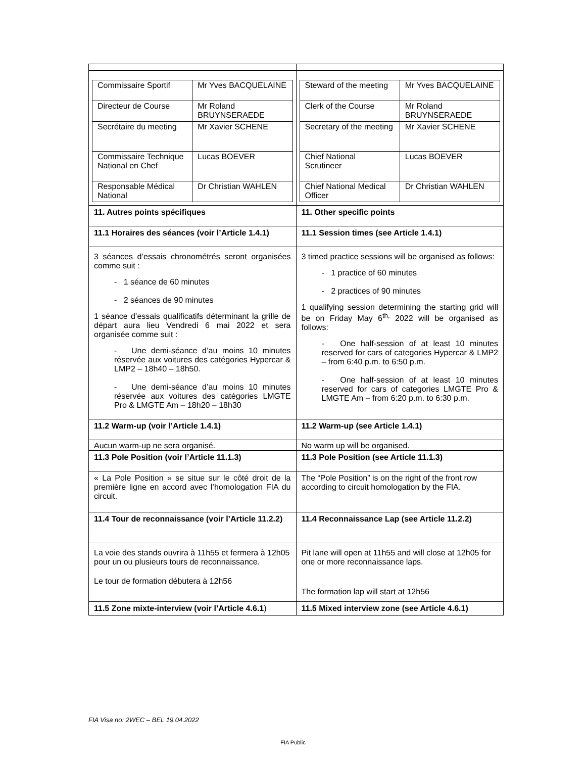| / Commissaire Sportif / Mr Yves BACQUELAINE / / Directeur de Course / Mr Roland BRUYNSERAEDE / / Secrétaire du meeting / Mr Xavier SCHENE / / Commissaire Technique National en Chef / Lucas BOEVER / / Responsable Médical National / Dr Christian WAHLEN / | / Steward of the meeting / Mr Yves BACQUELAINE / / Clerk of the Course / Mr Roland BRUYNSERAEDE / / Secretary of the meeting / Mr Xavier SCHENE / / Chief National Scrutineer / Lucas BOEVER / / Chief National Medical Officer / Dr Christian WAHLEN / |
| 11. Autres points spécifiques | 11. Other specific points |
| 11.1 Horaires des séances (voir l’Article 1.4.1) | 11.1 Session times (see Article 1.4.1) |
| 3 séances d’essais chronométrés seront organisées comme suit : - 1 séance de 60 minutes - 2 séances de 90 minutes 1 séance d’essais qualificatifs déterminant la grille de départ aura lieu Vendredi 6 mai 2022 et sera organisée comme suit : - Une demi-séance d’au moins 10 minutes réservée aux voitures des catégories Hypercar & LMP2 – 18h40 – 18h50. - Une demi-séance d’au moins 10 minutes réservée aux voitures des catégories LMGTE Pro & LMGTE Am – 18h20 – 18h30 | 3 timed practice sessions will be organised as follows: - 1 practice of 60 minutes - 2 practices of 90 minutes 1 qualifying session determining the starting grid will be on Friday May 6<sup>th,</sup> 2022 will be organised as follows: - One half-session of at least 10 minutes reserved for cars of categories Hypercar & LMP2 – from 6:40 p.m. to 6:50 p.m. - One half-session of at least 10 minutes reserved for cars of categories LMGTE Pro & LMGTE Am – from 6:20 p.m. to 6:30 p.m. |
| 11.2 Warm-up (voir l’Article 1.4.1) | 11.2 Warm-up (see Article 1.4.1) |
| Aucun warm-up ne sera organisé. | No warm up will be organised. |
| 11.3 Pole Position (voir l’Article 11.1.3) | 11.3 Pole Position (see Article 11.1.3) |
| « La Pole Position » se situe sur le côté droit de la première ligne en accord avec l’homologation FIA du circuit. | The “Pole Position” is on the right of the front row according to circuit homologation by the FIA. |
| 11.4 Tour de reconnaissance (voir l’Article 11.2.2) | 11.4 Reconnaissance Lap (see Article 11.2.2) |
| La voie des stands ouvrira à 11h55 et fermera à 12h05 pour un ou plusieurs tours de reconnaissance. Le tour de formation débutera à 12h56 | Pit lane will open at 11h55 and will close at 12h05 for one or more reconnaissance laps. The formation lap will start at 12h56 |
| 11.5 Zone mixte-interview (voir l’Article 4.6.1 ) | 11.5 Mixed interview zone (see Article 4.6.1) |
FIA Visa no: 2WEC – BEL 19.04.2022
FIA Public